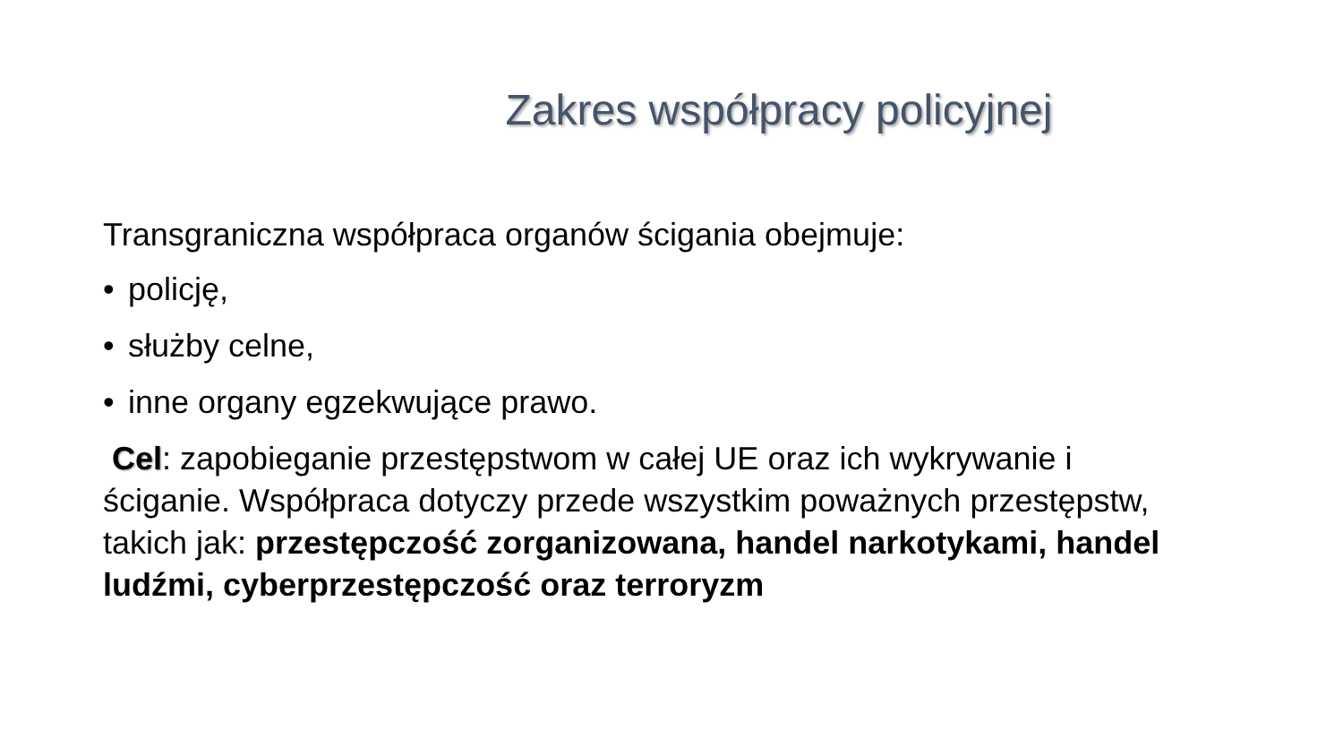Zakres współpracy policyjnej
Transgraniczna współpraca organów ścigania obejmuje:
• policję,
• służby celne,
• inne organy egzekwujące prawo.
Cel: zapobieganie przestępstwom w całej UE oraz ich wykrywanie i ściganie. Współpraca dotyczy przede wszystkim poważnych przestępstw, takich jak: przestępczość zorganizowana, handel narkotykami, handel ludźmi, cyberprzestępczość oraz terroryzm